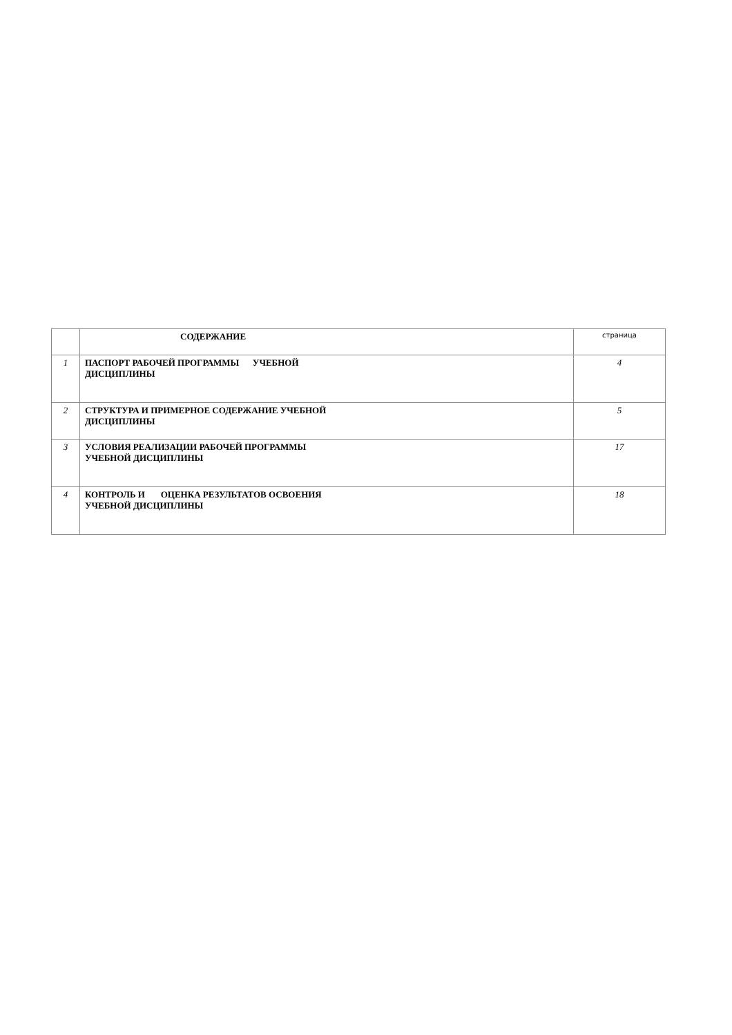| | СОДЕРЖАНИЕ | страница |
| --- | --- | --- |
| 1 | ПАСПОРТ РАБОЧЕЙ ПРОГРАММЫ УЧЕБНОЙ ДИСЦИПЛИНЫ | 4 |
| 2 | СТРУКТУРА И ПРИМЕРНОЕ СОДЕРЖАНИЕ УЧЕБНОЙ ДИСЦИПЛИНЫ | 5 |
| 3 | УСЛОВИЯ РЕАЛИЗАЦИИ РАБОЧЕЙ ПРОГРАММЫ УЧЕБНОЙ ДИСЦИПЛИНЫ | 17 |
| 4 | КОНТРОЛЬ И ОЦЕНКА РЕЗУЛЬТАТОВ ОСВОЕНИЯ УЧЕБНОЙ ДИСЦИПЛИНЫ | 18 |